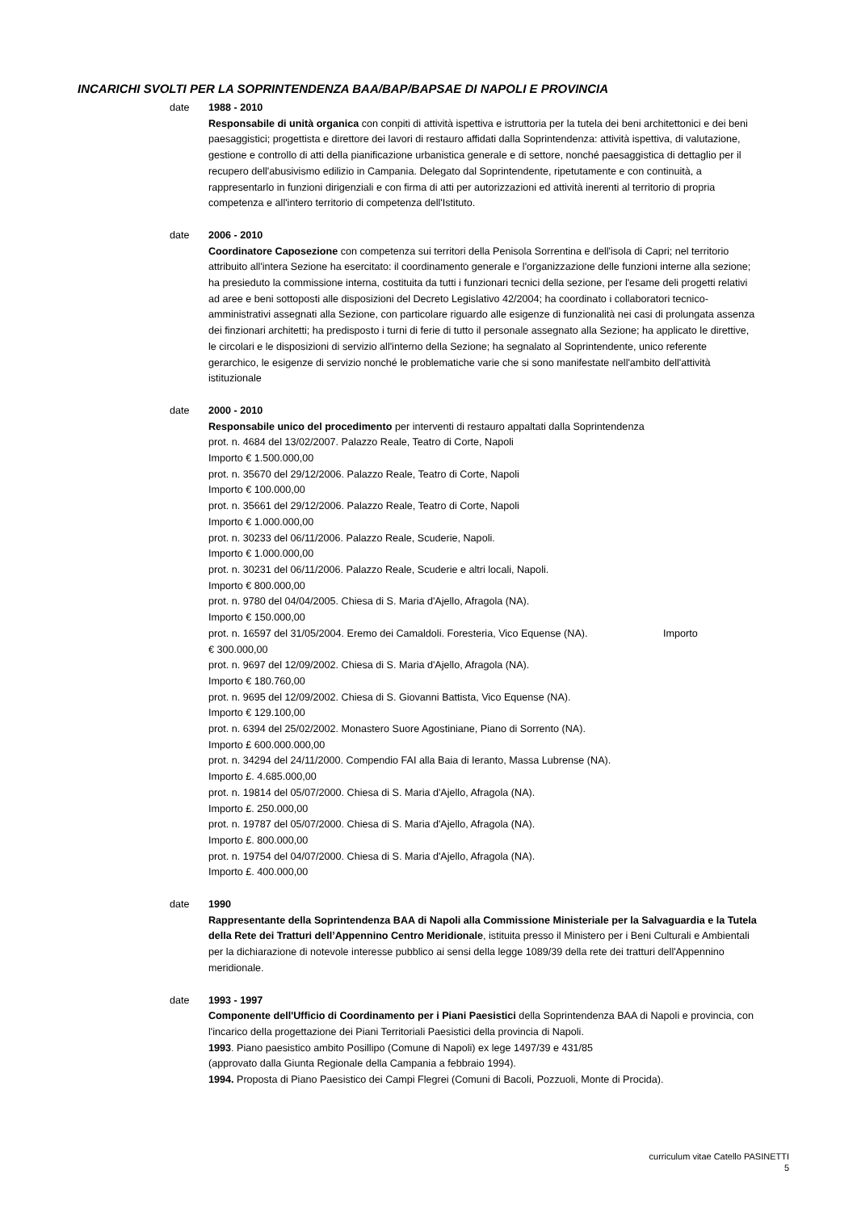INCARICHI SVOLTI PER LA SOPRINTENDENZA BAA/BAP/BAPSAE DI NAPOLI E PROVINCIA
date 1988 - 2010
Responsabile di unità organica con conpiti di attività ispettiva e istruttoria per la tutela dei beni architettonici e dei beni paesaggistici; progettista e direttore dei lavori di restauro affidati dalla Soprintendenza: attività ispettiva, di valutazione, gestione e controllo di atti della pianificazione urbanistica generale e di settore, nonché paesaggistica di dettaglio per il recupero dell'abusivismo edilizio in Campania. Delegato dal Soprintendente, ripetutamente e con continuità, a rappresentarlo in funzioni dirigenziali e con firma di atti per autorizzazioni ed attività inerenti al territorio di propria competenza e all'intero territorio di competenza dell'Istituto.
date 2006 - 2010
Coordinatore Caposezione con competenza sui territori della Penisola Sorrentina e dell'isola di Capri; nel territorio attribuito all'intera Sezione ha esercitato: il coordinamento generale e l'organizzazione delle funzioni interne alla sezione; ha presieduto la commissione interna, costituita da tutti i funzionari tecnici della sezione, per l'esame deli progetti relativi ad aree e beni sottoposti alle disposizioni del Decreto Legislativo 42/2004; ha coordinato i collaboratori tecnico-amministrativi assegnati alla Sezione, con particolare riguardo alle esigenze di funzionalità nei casi di prolungata assenza dei finzionari architetti; ha predisposto i turni di ferie di tutto il personale assegnato alla Sezione; ha applicato le direttive, le circolari e le disposizioni di servizio all'interno della Sezione; ha segnalato al Soprintendente, unico referente gerarchico, le esigenze di servizio nonché le problematiche varie che si sono manifestate nell'ambito dell'attività istituzionale
date 2000 - 2010
Responsabile unico del procedimento per interventi di restauro appaltati dalla Soprintendenza
prot. n. 4684 del 13/02/2007. Palazzo Reale, Teatro di Corte, Napoli
Importo € 1.500.000,00
prot. n. 35670 del 29/12/2006. Palazzo Reale, Teatro di Corte, Napoli
Importo € 100.000,00
prot. n. 35661 del 29/12/2006. Palazzo Reale, Teatro di Corte, Napoli
Importo € 1.000.000,00
prot. n. 30233 del 06/11/2006. Palazzo Reale, Scuderie, Napoli.
Importo € 1.000.000,00
prot. n. 30231 del 06/11/2006. Palazzo Reale, Scuderie e altri locali, Napoli.
Importo € 800.000,00
prot. n. 9780 del 04/04/2005. Chiesa di S. Maria d'Ajello, Afragola (NA).
Importo € 150.000,00
prot. n. 16597 del 31/05/2004. Eremo dei Camaldoli. Foresteria, Vico Equense (NA). Importo
€ 300.000,00
prot. n. 9697 del 12/09/2002. Chiesa di S. Maria d'Ajello, Afragola (NA).
Importo € 180.760,00
prot. n. 9695 del 12/09/2002. Chiesa di S. Giovanni Battista, Vico Equense (NA).
Importo € 129.100,00
prot. n. 6394 del 25/02/2002. Monastero Suore Agostiniane, Piano di Sorrento (NA).
Importo £ 600.000.000,00
prot. n. 34294 del 24/11/2000. Compendio FAI alla Baia di Ieranto, Massa Lubrense (NA).
Importo £. 4.685.000,00
prot. n. 19814 del 05/07/2000. Chiesa di S. Maria d'Ajello, Afragola (NA).
Importo £. 250.000,00
prot. n. 19787 del 05/07/2000. Chiesa di S. Maria d'Ajello, Afragola (NA).
Importo £. 800.000,00
prot. n. 19754 del 04/07/2000. Chiesa di S. Maria d'Ajello, Afragola (NA).
Importo £. 400.000,00
date 1990
Rappresentante della Soprintendenza BAA di Napoli alla Commissione Ministeriale per la Salvaguardia e la Tutela della Rete dei Tratturi dell’Appennino Centro Meridionale, istituita presso il Ministero per i Beni Culturali e Ambientali per la dichiarazione di notevole interesse pubblico ai sensi della legge 1089/39 della rete dei tratturi dell'Appennino meridionale.
date 1993 - 1997
Componente dell'Ufficio di Coordinamento per i Piani Paesistici della Soprintendenza BAA di Napoli e provincia, con l'incarico della progettazione dei Piani Territoriali Paesistici della provincia di Napoli.
1993. Piano paesistico ambito Posillipo (Comune di Napoli) ex lege 1497/39 e 431/85
(approvato dalla Giunta Regionale della Campania a febbraio 1994).
1994. Proposta di Piano Paesistico dei Campi Flegrei (Comuni di Bacoli, Pozzuoli, Monte di Procida).
curriculum vitae Catello PASINETTI
5